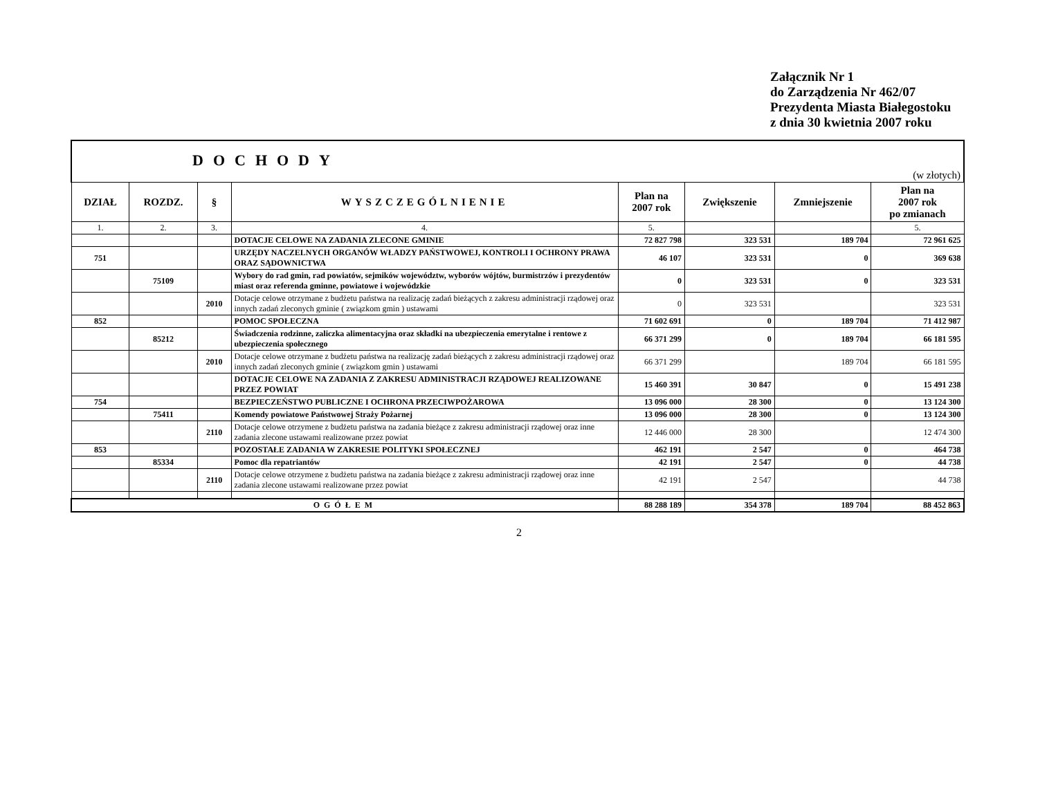Załącznik Nr 1
do Zarządzenia Nr 462/07
Prezydenta Miasta Białegostoku
z dnia 30 kwietnia 2007 roku
| DOCHODY (w złotych) | | | | | | | |
| DZIAŁ | ROZDZ. | § | WYSZCZEGÓLNIENIE | Plan na 2007 rok | Zwiększenie | Zmniejszenie | Plan na 2007 rok po zmianach |
| 1. | 2. | 3. | 4. | 5. | | | 5. |
| | | | DOTACJE CELOWE NA ZADANIA ZLECONE GMINIE | 72 827 798 | 323 531 | 189 704 | 72 961 625 |
| 751 | | | URZĘDY NACZELNYCH ORGANÓW WŁADZY PAŃSTWOWEJ, KONTROLI I OCHRONY PRAWA ORAZ SĄDOWNICTWA | 46 107 | 323 531 | 0 | 369 638 |
| | 75109 | | Wybory do rad gmin, rad powiatów, sejmików województw, wyborów wójtów, burmistrzów i prezydentów miast oraz referenda gminne, powiatowe i wojewódzkie | 0 | 323 531 | 0 | 323 531 |
| | | 2010 | Dotacje celowe otrzymane z budżetu państwa na realizację zadań bieżących z zakresu administracji rządowej oraz innych zadań zleconych gminie ( związkom gmin ) ustawami | 0 | 323 531 | | 323 531 |
| 852 | | | POMOC SPOŁECZNA | 71 602 691 | 0 | 189 704 | 71 412 987 |
| | 85212 | | Świadczenia rodzinne, zaliczka alimentacyjna oraz składki na ubezpieczenia emerytalne i rentowe z ubezpieczenia społecznego | 66 371 299 | 0 | 189 704 | 66 181 595 |
| | | 2010 | Dotacje celowe otrzymane z budżetu państwa na realizację zadań bieżących z zakresu administracji rządowej oraz innych zadań zleconych gminie ( związkom gmin ) ustawami | 66 371 299 | | 189 704 | 66 181 595 |
| | | | DOTACJE CELOWE NA ZADANIA Z ZAKRESU ADMINISTRACJI RZĄDOWEJ REALIZOWANE PRZEZ POWIAT | 15 460 391 | 30 847 | 0 | 15 491 238 |
| 754 | | | BEZPIECZEŃSTWO PUBLICZNE I OCHRONA PRZECIWPOŻAROWA | 13 096 000 | 28 300 | 0 | 13 124 300 |
| | 75411 | | Komendy powiatowe Państwowej Straży Pożarnej | 13 096 000 | 28 300 | 0 | 13 124 300 |
| | | 2110 | Dotacje celowe otrzymene z budżetu państwa na zadania bieżące z zakresu administracji rządowej oraz inne zadania zlecone ustawami realizowane przez powiat | 12 446 000 | 28 300 | | 12 474 300 |
| 853 | | | POZOSTAŁE ZADANIA W ZAKRESIE POLITYKI SPOŁECZNEJ | 462 191 | 2 547 | 0 | 464 738 |
| | 85334 | | Pomoc dla repatriantów | 42 191 | 2 547 | 0 | 44 738 |
| | | 2110 | Dotacje celowe otrzymene z budżetu państwa na zadania bieżące z zakresu administracji rządowej oraz inne zadania zlecone ustawami realizowane przez powiat | 42 191 | 2 547 | | 44 738 |
| OGÓŁEM | | | | 88 288 189 | 354 378 | 189 704 | 88 452 863 |
2